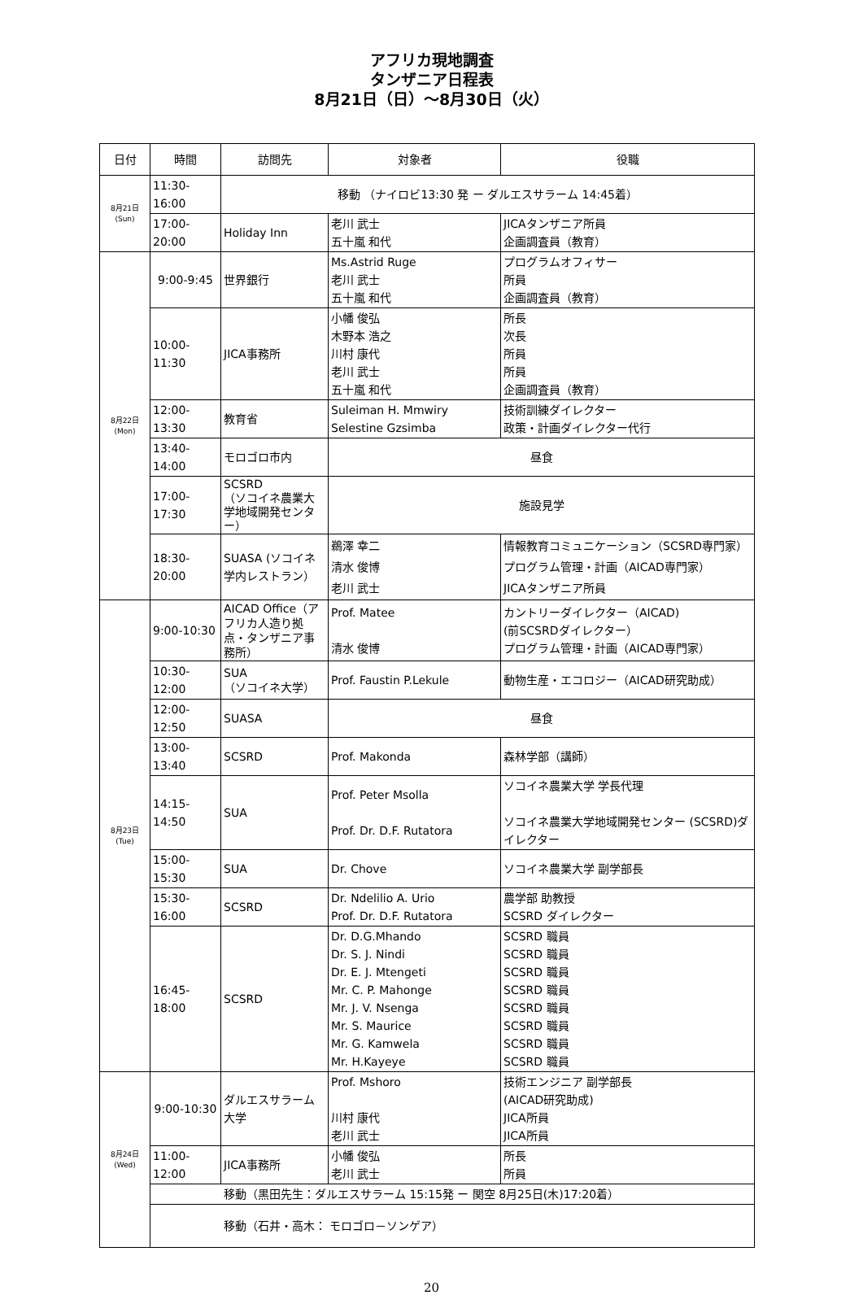アフリカ現地調査
タンザニア日程表
8月21日（日）～8月30日（火）
| 日付 | 時間 | 訪問先 | 対象者 | 役職 |
| --- | --- | --- | --- | --- |
| 8月21日 (Sun) | 11:30-16:00 | 移動 （ナイロビ13:30 発 ー ダルエスサラーム 14:45着） | | |
| | 17:00-20:00 | Holiday Inn | 老川 武士 五十嵐 和代 | JICAタンザニア所員 企画調査員（教育） |
| 8月22日 (Mon) | 9:00-9:45 | 世界銀行 | Ms.Astrid Ruge 老川 武士 五十嵐 和代 | プログラムオフィサー 所員 企画調査員（教育） |
| | 10:00-11:30 | JICA事務所 | 小幡 俊弘 木野本 浩之 川村 康代 老川 武士 五十嵐 和代 | 所長 次長 所員 所員 企画調査員（教育） |
| | 12:00-13:30 | 教育省 | Suleiman H. Mmwiry Selestine Gzsimba | 技術訓練ダイレクター 政策・計画ダイレクター代行 |
| | 13:40-14:00 | モロゴロ市内 | 昼食 | |
| | 17:00-17:30 | SCSRD （ソコイネ農業大学地域開発センター） | 施設見学 | |
| | 18:30-20:00 | SUASA (ソコイネ学内レストラン） | 鵜澤 幸二 清水 俊博 老川 武士 | 情報教育コミュニケーション（SCSRD専門家） プログラム管理・計画（AICAD専門家） JICAタンザニア所員 |
| 8月23日 (Tue) | 9:00-10:30 | AICAD Office（アフリカ人造り拠点・タンザニア事務所） | Prof. Matee 清水 俊博 | カントリーダイレクター（AICAD) (前SCSRDダイレクター） プログラム管理・計画（AICAD専門家） |
| | 10:30-12:00 | SUA （ソコイネ大学） | Prof. Faustin P.Lekule | 動物生産・エコロジー（AICAD研究助成） |
| | 12:00-12:50 | SUASA | 昼食 | |
| | 13:00-13:40 | SCSRD | Prof. Makonda | 森林学部（講師） |
| | 14:15- 14:50 | SUA | Prof. Peter Msolla Prof. Dr. D.F. Rutatora | ソコイネ農業大学 学長代理 ソコイネ農業大学地域開発センター (SCSRD)ダイレクター |
| | 15:00-15:30 | SUA | Dr. Chove | ソコイネ農業大学 副学部長 |
| | 15:30-16:00 | SCSRD | Dr. Ndelilio A. Urio Prof. Dr. D.F. Rutatora | 農学部 助教授 SCSRD ダイレクター |
| | 16:45-18:00 | SCSRD | Dr. D.G.Mhando Dr. S. J. Nindi Dr. E. J. Mtengeti Mr. C. P. Mahonge Mr. J. V. Nsenga Mr. S. Maurice Mr. G. Kamwela Mr. H.Kayeye | SCSRD 職員 SCSRD 職員 SCSRD 職員 SCSRD 職員 SCSRD 職員 SCSRD 職員 SCSRD 職員 SCSRD 職員 |
| 8月24日 (Wed) | 9:00-10:30 | ダルエスサラーム大学 | Prof. Mshoro 川村 康代 老川 武士 | 技術エンジニア 副学部長 (AICAD研究助成) JICA所員 JICA所員 |
| | 11:00-12:00 | JICA事務所 | 小幡 俊弘 老川 武士 | 所長 所員 |
| | 移動（黒田先生：ダルエスサラーム 15:15発 ー 関空 8月25日(木)17:20着） | | | |
| | 移動（石井・高木： モロゴロ－ソンゲア） | | | |
20